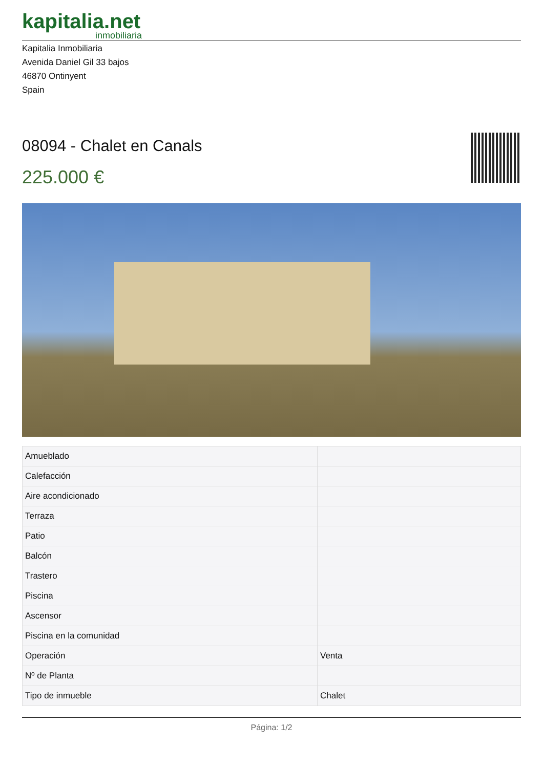kapitalia.net
inmobiliaria
Kapitalia Inmobiliaria
Avenida Daniel Gil 33 bajos
46870 Ontinyent
Spain
08094 - Chalet en Canals
225.000 €
| Amueblado | |
| Calefacción | |
| Aire acondicionado | |
| Terraza | |
| Patio | |
| Balcón | |
| Trastero | |
| Piscina | |
| Ascensor | |
| Piscina en la comunidad | |
| Operación | Venta |
| Nº de Planta | |
| Tipo de inmueble | Chalet |
Página: 1/2